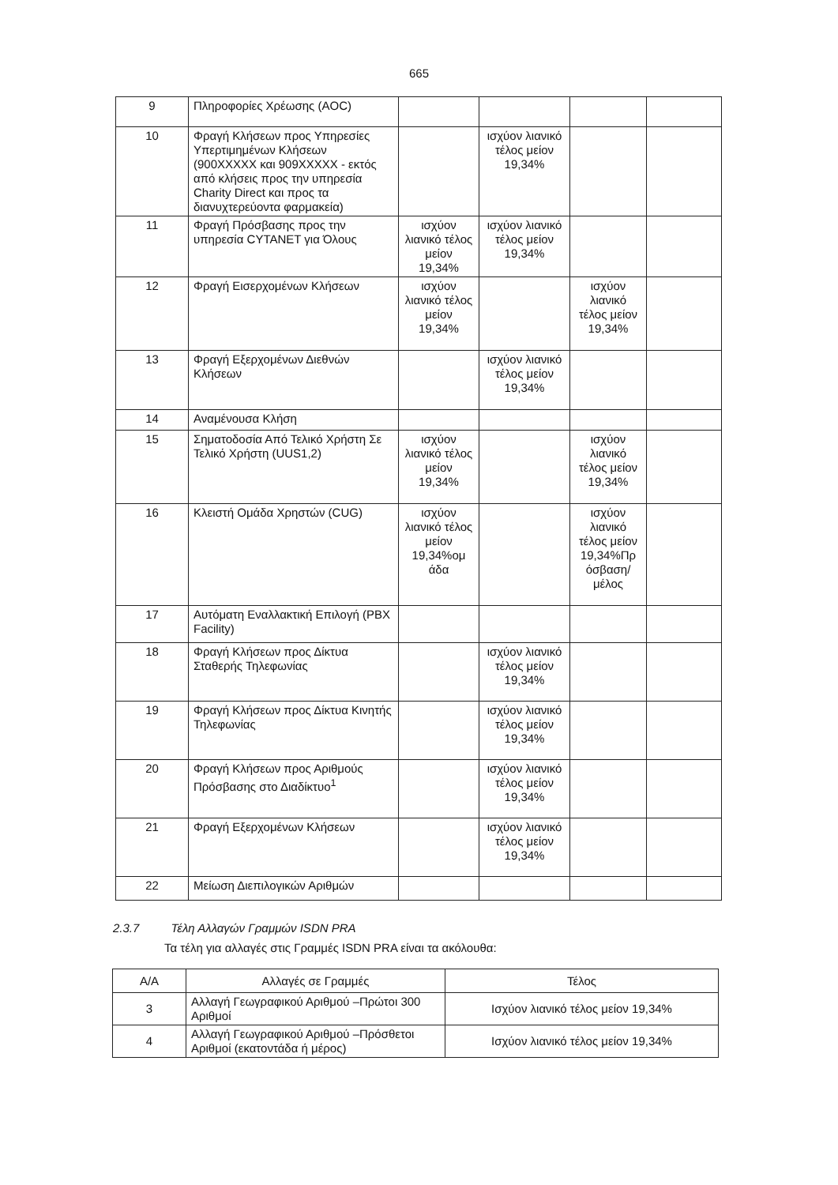665
| 9 | Πληροφορίες Χρέωσης (AOC) | | | | |
| 10 | Φραγή Κλήσεων προς Υπηρεσίες Υπερτιμημένων Κλήσεων (900XXXXX και 909XXXXX - εκτός από κλήσεις προς την υπηρεσία Charity Direct και προς τα διανυχτερεύοντα φαρμακεία) | | ισχύον λιανικό τέλος μείον 19,34% | | |
| 11 | Φραγή Πρόσβασης προς την υπηρεσία CYTANET για Όλους | ισχύον λιανικό τέλος μείον 19,34% | ισχύον λιανικό τέλος μείον 19,34% | | |
| 12 | Φραγή Εισερχομένων Κλήσεων | ισχύον λιανικό τέλος μείον 19,34% | | ισχύον λιανικό τέλος μείον 19,34% | |
| 13 | Φραγή Εξερχομένων Διεθνών Κλήσεων | | ισχύον λιανικό τέλος μείον 19,34% | | |
| 14 | Αναμένουσα Κλήση | | | | |
| 15 | Σηματοδοσία Από Τελικό Χρήστη Σε Τελικό Χρήστη (UUS1,2) | ισχύον λιανικό τέλος μείον 19,34% | | ισχύον λιανικό τέλος μείον 19,34% | |
| 16 | Κλειστή Ομάδα Χρηστών (CUG) | ισχύον λιανικό τέλος μείον 19,34%ομ άδα | | ισχύον λιανικό τέλος μείον 19,34%Πρ όσβαση/ μέλος | |
| 17 | Αυτόματη Εναλλακτική Επιλογή (PBX Facility) | | | | |
| 18 | Φραγή Κλήσεων προς Δίκτυα Σταθερής Τηλεφωνίας | | ισχύον λιανικό τέλος μείον 19,34% | | |
| 19 | Φραγή Κλήσεων προς Δίκτυα Κινητής Τηλεφωνίας | | ισχύον λιανικό τέλος μείον 19,34% | | |
| 20 | Φραγή Κλήσεων προς Αριθμούς Πρόσβασης στο Διαδίκτυο<sup>1</sup> | | ισχύον λιανικό τέλος μείον 19,34% | | |
| 21 | Φραγή Εξερχομένων Κλήσεων | | ισχύον λιανικό τέλος μείον 19,34% | | |
| 22 | Μείωση Διεπιλογικών Αριθμών | | | | |
2.3.7 Τέλη Αλλαγών Γραμμών ISDN PRA
Τα τέλη για αλλαγές στις Γραμμές ISDN PRA είναι τα ακόλουθα:
| Α/Α | Αλλαγές σε Γραμμές | Τέλος |
| --- | --- | --- |
| 3 | Αλλαγή Γεωγραφικού Αριθμού –Πρώτοι 300 Αριθμοί | Ισχύον λιανικό τέλος μείον 19,34% |
| 4 | Αλλαγή Γεωγραφικού Αριθμού –Πρόσθετοι Αριθμοί (εκατοντάδα ή μέρος) | Ισχύον λιανικό τέλος μείον 19,34% |